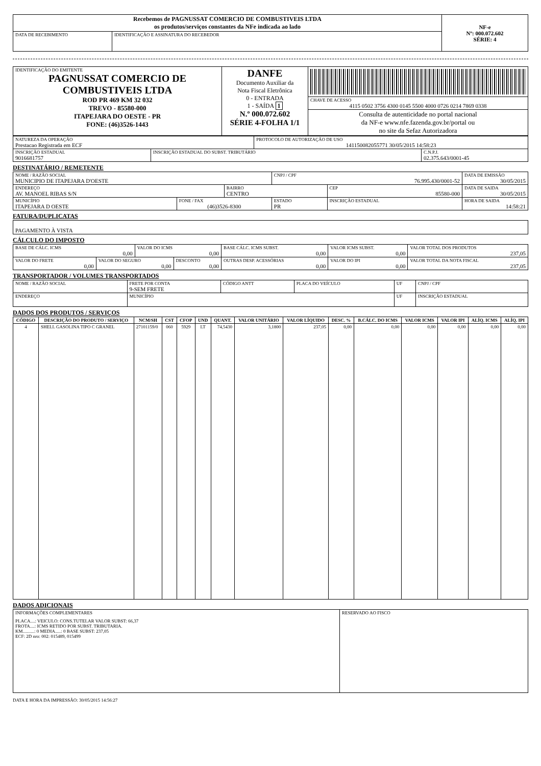| Recebemos de PAGNUSSAT COMERCIO DE COMBUSTIVEIS LTDA os produtos/serviços constantes da NFe indicada ao lado | | NF-e Nº: 000.072.602 SÉRIE: 4 |
| DATA DE RECEBIMENTO | IDENTIFICAÇÃO E ASSINATURA DO RECEBEDOR | |
| IDENTIFICAÇÃO DO EMITENTE PAGNUSSAT COMERCIO DE COMBUSTIVEIS LTDA ROD PR 469 KM 32 032 TREVO - 85580-000 ITAPEJARA DO OESTE - PR FONE: (46)3526-1443 | DANFE Documento Auxiliar da Nota Fiscal Eletrônica 0 - ENTRADA 1 - SAÍDA 1 N.º 000.072.602 SÉRIE 4-FOLHA 1/1 | CHAVE DE ACESSO 4115 0502 3756 4300 0145 5500 4000 0726 0214 7869 0338 |
| | | Consulta de autenticidade no portal nacional da NF-e www.nfe.fazenda.gov.br/portal ou no site da Sefaz Autorizadora |
| NATUREZA DA OPERAÇÃO Prestacao Registrada em ECF | | PROTOCOLO DE AUTORIZAÇÃO DE USO 141150082055771 30/05/2015 14:58:23 | |
| INSCRIÇÃO ESTADUAL 9016681757 | INSCRIÇÃO ESTADUAL DO SUBST. TRIBUTÁRIO | | C.N.P.J. 02.375.643/0001-45 |
DESTINATÁRIO / REMETENTE
| NOME / RAZÃO SOCIAL MUNICIPIO DE ITAPEJARA D'OESTE | | | CNPJ / CPF 76.995.430/0001-52 | | DATA DE EMISSÃO 30/05/2015 |
| ENDEREÇO AV. MANOEL RIBAS S/N | | BAIRRO CENTRO | | CEP 85580-000 | DATA DE SAIDA 30/05/2015 |
| MUNICÍPIO ITAPEJARA D OESTE | FONE / FAX (46)3526-8300 | | ESTADO PR | INSCRIÇÃO ESTADUAL | HORA DE SAIDA 14:58:21 |
FATURA/DUPLICATAS
| PAGAMENTO À VISTA |
CÁLCULO DO IMPOSTO
| BASE DE CÁLC. ICMS 0,00 | | VALOR DO ICMS 0,00 | | BASE CÁLC. ICMS SUBST. 0,00 | VALOR ICMS SUBST. 0,00 | | VALOR TOTAL DOS PRODUTOS 237,05 |
| VALOR DO FRETE 0,00 | VALOR DO SEGURO 0,00 | | DESCONTO 0,00 | OUTRAS DESP. ACESSÓRIAS 0,00 | | VALOR DO IPI 0,00 | VALOR TOTAL DA NOTA FISCAL 237,05 |
TRANSPORTADOR / VOLUMES TRANSPORTADOS
| NOME / RAZÃO SOCIAL | FRETE POR CONTA 9-SEM FRETE | CÓDIGO ANTT | PLACA DO VEÍCULO | UF | CNPJ / CPF |
| ENDEREÇO | MUNICÍPIO | | | UF | INSCRIÇÃO ESTADUAL |
DADOS DOS PRODUTOS / SERVIÇOS
| CÓDIGO | DESCRIÇÃO DO PRODUTO / SERVIÇO | NCM/SH | CST | CFOP | UND | QUANT. | VALOR UNITÁRIO | VALOR LÍQUIDO | DESC. % | B.CÁLC. DO ICMS | VALOR ICMS | VALOR IPI | ALÍQ. ICMS | ALÍQ. IPI |
| --- | --- | --- | --- | --- | --- | --- | --- | --- | --- | --- | --- | --- | --- | --- |
| 4 | SHELL GASOLINA TIPO C GRANEL | 27101159/0 | 060 | 5929 | LT | 74,5430 | 3,1800 | 237,05 | 0,00 | 0,00 | 0,00 | 0,00 | 0,00 | 0,00 |
DADOS ADICIONAIS
| INFORMAÇÕES COMPLEMENTARES PLACA....: VEICULO: CONS.TUTELAR VALOR SUBST: 66,37 FROTA....: ICMS RETIDO POR SUBST. TRIBUTARIA. KM..........: 0 MEDIA.....: 0 BASE SUBST: 237,05 ECF: 2D nro: 002: 015489, 015499 | RESERVADO AO FISCO |
DATA E HORA DA IMPRESSÃO: 30/05/2015 14:56:27